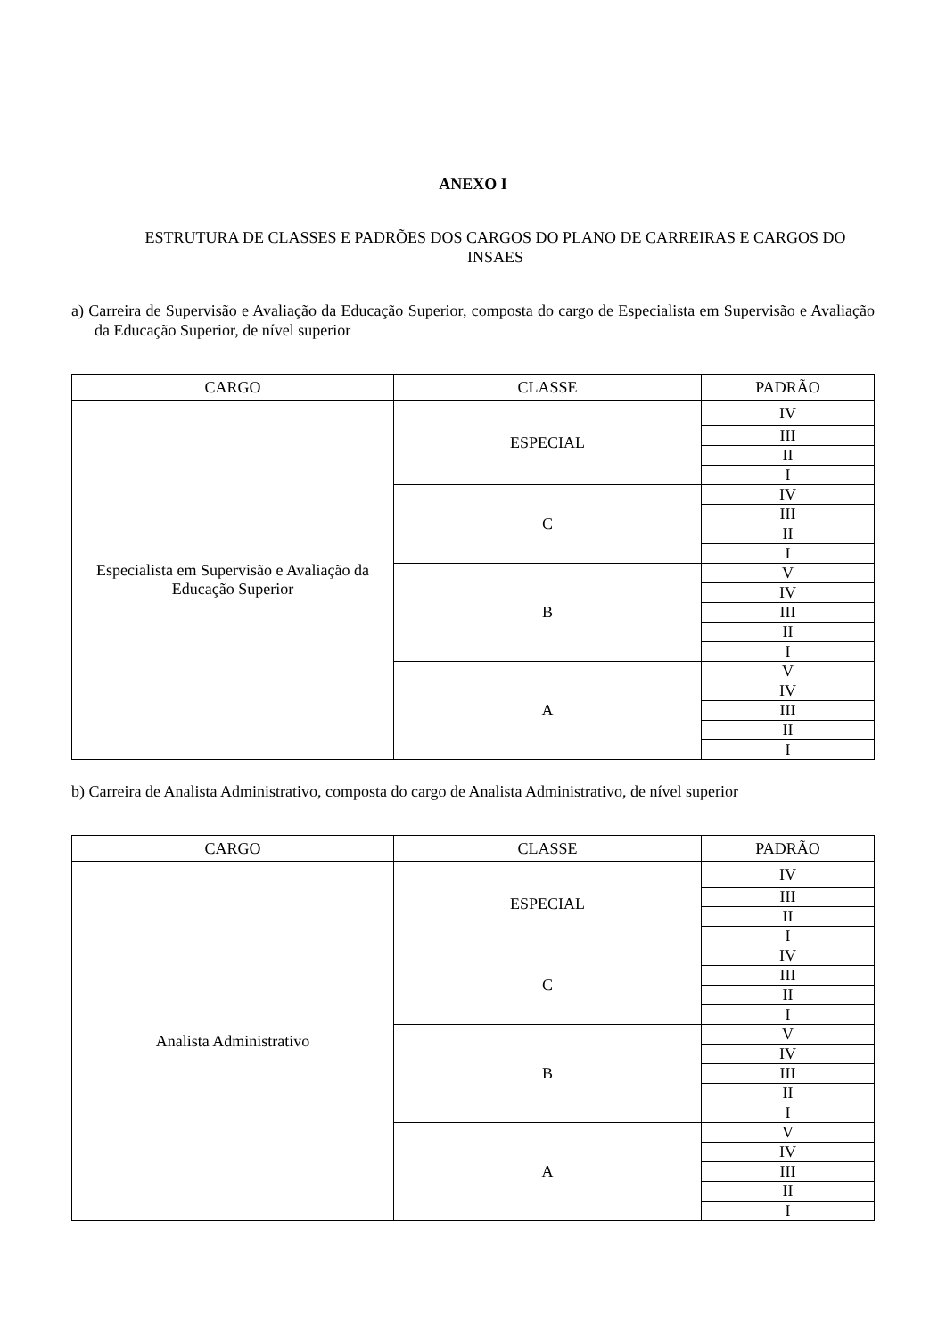ANEXO I
ESTRUTURA DE CLASSES E PADRÕES DOS CARGOS DO PLANO DE CARREIRAS E CARGOS DO INSAES
a) Carreira de Supervisão e Avaliação da Educação Superior, composta do cargo de Especialista em Supervisão e Avaliação da Educação Superior, de nível superior
| CARGO | CLASSE | PADRÃO |
| --- | --- | --- |
| Especialista em Supervisão e Avaliação da Educação Superior | ESPECIAL | IV |
| | | III |
| | | II |
| | | I |
| | C | IV |
| | | III |
| | | II |
| | | I |
| | B | V |
| | | IV |
| | | III |
| | | II |
| | | I |
| | A | V |
| | | IV |
| | | III |
| | | II |
| | | I |
b) Carreira de Analista Administrativo, composta do cargo de Analista Administrativo, de nível superior
| CARGO | CLASSE | PADRÃO |
| --- | --- | --- |
| Analista Administrativo | ESPECIAL | IV |
| | | III |
| | | II |
| | | I |
| | C | IV |
| | | III |
| | | II |
| | | I |
| | B | V |
| | | IV |
| | | III |
| | | II |
| | | I |
| | A | V |
| | | IV |
| | | III |
| | | II |
| | | I |